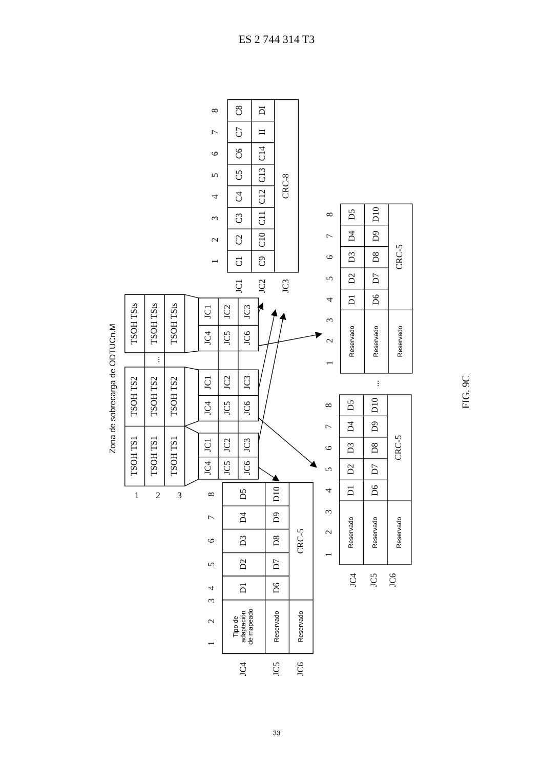ES 2 744 314 T3
Zona de sobrecarga de ODTUCn.M
TSOH TS1
TSOH TS1
TSOH TS1
TSOH TS2
TSOH TS2
TSOH TS2
TSOH TSts
TSOH TSts
TSOH TSts
...
1
2
3
JC1
JC2
JC3
JC4
JC5
JC6
JC1
JC2
JC3
JC4
JC5
JC6
JC1
JC2
JC3
JC4
JC5
JC6
C1
C2
C3
C4
C5
C6
C7
C8
C9
C10
C11
C12
C13
C14
II
DI
CRC-8
1
2
3
4
5
6
7
8
JC1
JC2
JC3
D1
D2
D3
D4
D5
D6
D7
D8
D9
D10
CRC-5
Reservado
Reservado
Reservado
1
2
3
4
5
6
7
8
...
D1
D2
D3
D4
D5
D6
D7
D8
D9
D10
CRC-5
Reservado
Reservado
Reservado
1
2
3
4
5
6
7
8
JC4
JC5
JC6
D1
D2
D3
D4
D5
D6
D7
D8
D9
D10
CRC-5
Tipo de adaptación de mapeado
Reservado
Reservado
1
2
3
4
5
6
7
8
JC4
JC5
JC6
FIG. 9C
33